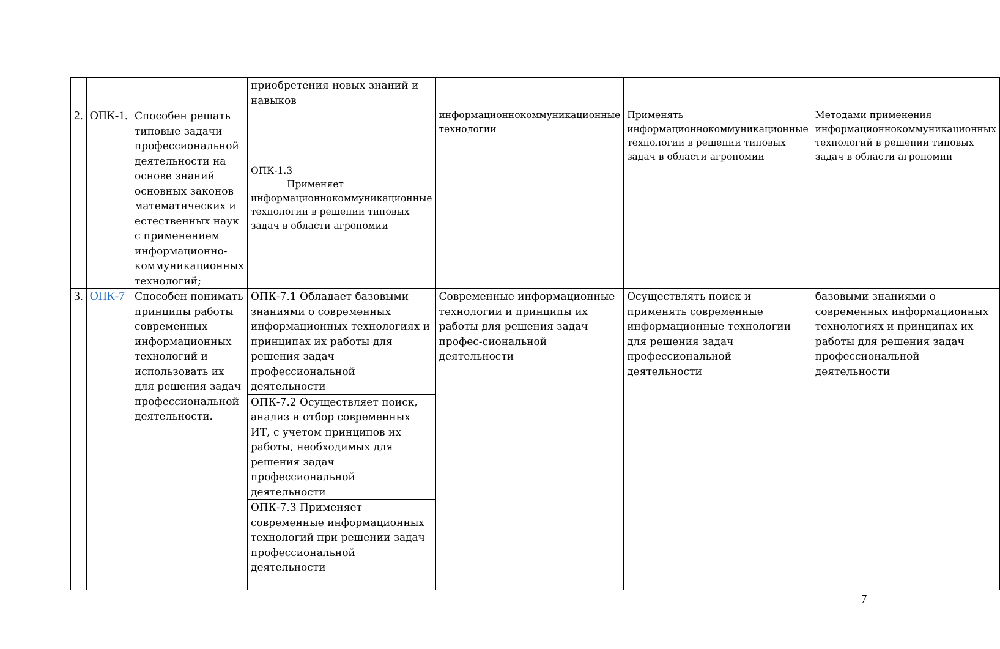| | | | приобретения новых знаний и навыков | | | |
| 2. | ОПК-1. | Способен решать типовые задачи профессиональной деятельности на основе знаний основных законов математических и естественных наук с применением информационно-коммуникационных технологий; | ОПК-1.3 Применяет информационнокоммуникационные технологии в решении типовых задач в области агрономии | информационнокоммуникационные технологии | Применять информационнокоммуникационные технологии в решении типовых задач в области агрономии | Методами применения информационнокоммуникационных технологий в решении типовых задач в области агрономии |
| 3. | ОПК-7 | Способен понимать принципы работы современных информационных технологий и использовать их для решения задач профессиональной деятельности. | ОПК-7.1 Обладает базовыми знаниями о современных информационных технологиях и принципах их работы для решения задач профессиональной деятельности | Современные информационные технологии и принципы их работы для решения задач профес-сиональной деятельности | Осуществлять поиск и применять современные информационные технологии для решения задач профессиональной деятельности | базовыми знаниями о современных информационных технологиях и принципах их работы для решения задач профессиональной деятельности |
| | | | ОПК-7.2 Осуществляет поиск, анализ и отбор современных ИТ, с учетом принципов их работы, необходимых для решения задач профессиональной деятельности | | | |
| | | | ОПК-7.3 Применяет современные информационных технологий при решении задач профессиональной деятельности | | | |
7